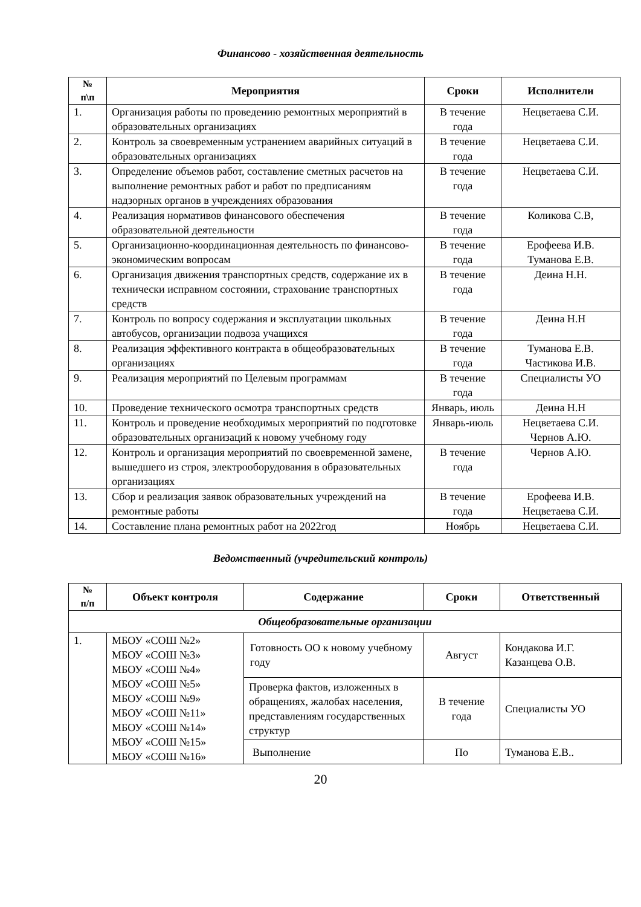Финансово - хозяйственная деятельность
| № п\п | Мероприятия | Сроки | Исполнители |
| --- | --- | --- | --- |
| 1. | Организация работы по проведению ремонтных мероприятий в образовательных организациях | В течение года | Нецветаева С.И. |
| 2. | Контроль за своевременным устранением аварийных ситуаций в образовательных организациях | В течение года | Нецветаева С.И. |
| 3. | Определение объемов работ, составление сметных расчетов на выполнение ремонтных работ и работ по предписаниям надзорных органов в учреждениях образования | В течение года | Нецветаева С.И. |
| 4. | Реализация нормативов финансового обеспечения образовательной деятельности | В течение года | Коликова С.В, |
| 5. | Организационно-координационная деятельность по финансово-экономическим вопросам | В течение года | Ерофеева И.В. Туманова Е.В. |
| 6. | Организация движения транспортных средств, содержание их в технически исправном состоянии, страхование транспортных средств | В течение года | Деина Н.Н. |
| 7. | Контроль по вопросу содержания и эксплуатации школьных автобусов, организации подвоза учащихся | В течение года | Деина Н.Н |
| 8. | Реализация эффективного контракта в общеобразовательных организациях | В течение года | Туманова Е.В. Частикова И.В. |
| 9. | Реализация мероприятий по Целевым программам | В течение года | Специалисты УО |
| 10. | Проведение технического осмотра транспортных средств | Январь, июль | Деина Н.Н |
| 11. | Контроль и проведение необходимых мероприятий по подготовке образовательных организаций к новому учебному году | Январь-июль | Нецветаева С.И. Чернов А.Ю. |
| 12. | Контроль и организация мероприятий по своевременной замене, вышедшего из строя, электрооборудования в образовательных организациях | В течение года | Чернов А.Ю. |
| 13. | Сбор и реализация заявок образовательных учреждений на ремонтные работы | В течение года | Ерофеева И.В. Нецветаева С.И. |
| 14. | Составление плана ремонтных работ на 2022год | Ноябрь | Нецветаева С.И. |
Ведомственный (учредительский контроль)
| № п/п | Объект контроля | Содержание | Сроки | Ответственный |
| --- | --- | --- | --- | --- |
| Общеобразовательные организации | | | | |
| 1. | МБОУ «СОШ №2» МБОУ «СОШ №3» МБОУ «СОШ №4» МБОУ «СОШ №5» МБОУ «СОШ №9» МБОУ «СОШ №11» МБОУ «СОШ №14» МБОУ «СОШ №15» МБОУ «СОШ №16» | Готовность ОО к новому учебному году | Август | Кондакова И.Г. Казанцева О.В. |
| | | Проверка фактов, изложенных в обращениях, жалобах населения, представлениям государственных структур | В течение года | Специалисты УО |
| | | Выполнение | По | Туманова Е.В.. |
20